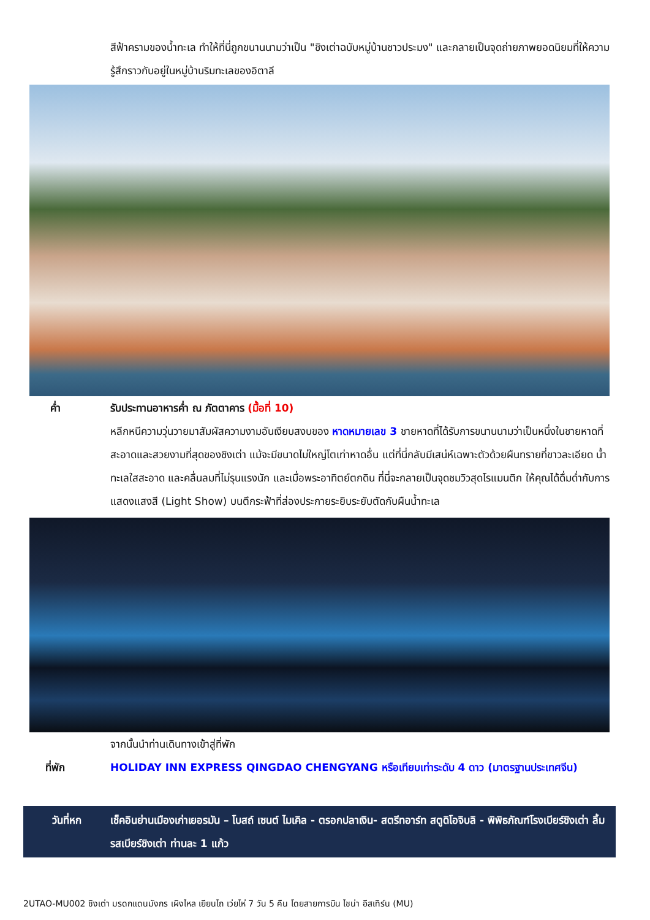สีฟ้าครามของน้ำทะเล ทำให้ที่นี่ถูกขนานนามว่าเป็น "ชิงเต่าฉบับหมู่บ้านชาวประมง" และกลายเป็นจุดถ่ายภาพยอดนิยมที่ให้ความรู้สึกราวกับอยู่ในหมู่บ้านริมทะเลของอิตาลี
ค่ำ รับประทานอาหารค่ำ ณ ภัตตาคาร (มื้อที่ 10)
หลีกหนีความวุ่นวายมาสัมผัสความงามอันเงียบสงบของ หาดหมายเลข 3 ชายหาดที่ได้รับการขนานนามว่าเป็นหนึ่งในชายหาดที่สะอาดและสวยงามที่สุดของชิงเต่า แม้จะมีขนาดไม่ใหญ่โตเท่าหาดอื่น แต่ที่นี่กลับมีเสน่ห์เฉพาะตัวด้วยผืนทรายที่ขาวละเอียด น้ำทะเลใสสะอาด และคลื่นลมที่ไม่รุนแรงนัก และเมื่อพระอาทิตย์ตกดิน ที่นี่จะกลายเป็นจุดชมวิวสุดโรแมนติก ให้คุณได้ดื่มด่ำกับการแสดงแสงสี (Light Show) บนตึกระฟ้าที่ส่องประกายระยิบระยับตัดกับผืนน้ำทะเล
จากนั้นนำท่านเดินทางเข้าสู่ที่พัก
ที่พัก HOLIDAY INN EXPRESS QINGDAO CHENGYANG หรือเทียบเท่าระดับ 4 ดาว (มาตรฐานประเทศจีน)
วันที่หก เช็คอินย่านเมืองเก่าเยอรมัน – โบสถ์ เซนต์ ไมเคิล - ตรอกปลาเงิน- สตรีทอาร์ท สตูดิโอจิบลิ - พิพิธภัณฑ์โรงเบียร์ชิงเต่า ลิ้มรสเบียร์ชิงเต่า ท่านละ 1 แก้ว
2UTAO-MU002 ชิงเต่า มรดกแดนมังกร เผิงไหล เยียนไถ เว่ยไห่ 7 วัน 5 คืน โดยสายการบิน ไชน่า อีสเทิร์น (MU)